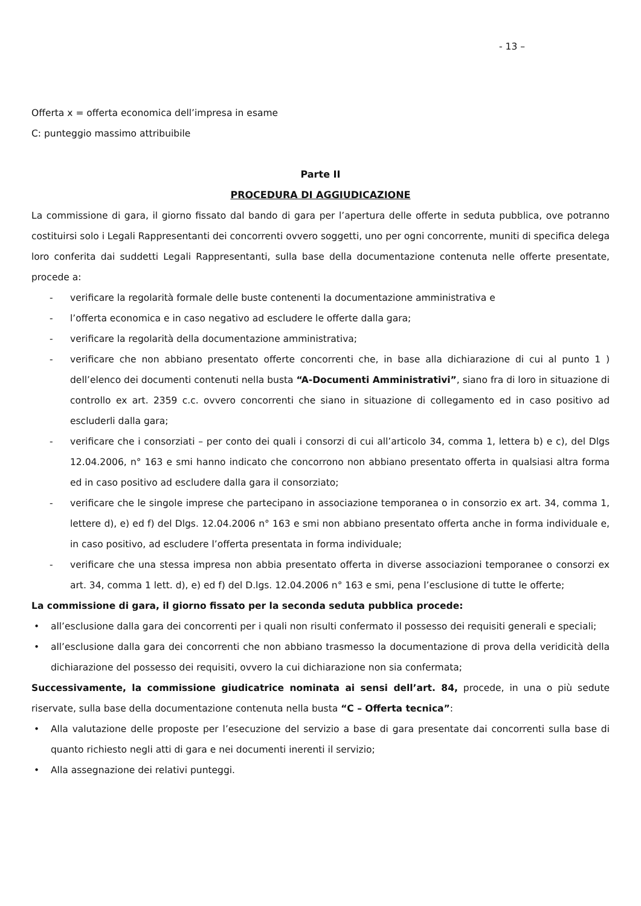- 13 –
Offerta x = offerta economica dell’impresa in esame
C: punteggio massimo attribuibile
Parte II
PROCEDURA DI AGGIUDICAZIONE
La commissione di gara, il giorno fissato dal bando di gara per l’apertura delle offerte in seduta pubblica, ove potranno costituirsi solo i Legali Rappresentanti dei concorrenti ovvero soggetti, uno per ogni concorrente, muniti di specifica delega loro conferita dai suddetti Legali Rappresentanti, sulla base della documentazione contenuta nelle offerte presentate, procede a:
- verificare la regolarità formale delle buste contenenti la documentazione amministrativa e
- l’offerta economica e in caso negativo ad escludere le offerte dalla gara;
- verificare la regolarità della documentazione amministrativa;
- verificare che non abbiano presentato offerte concorrenti che, in base alla dichiarazione di cui al punto 1 ) dell’elenco dei documenti contenuti nella busta “A-Documenti Amministrativi”, siano fra di loro in situazione di controllo ex art. 2359 c.c. ovvero concorrenti che siano in situazione di collegamento ed in caso positivo ad escluderli dalla gara;
- verificare che i consorziati – per conto dei quali i consorzi di cui all’articolo 34, comma 1, lettera b) e c), del Dlgs 12.04.2006, n° 163 e smi hanno indicato che concorrono non abbiano presentato offerta in qualsiasi altra forma ed in caso positivo ad escludere dalla gara il consorziato;
- verificare che le singole imprese che partecipano in associazione temporanea o in consorzio ex art. 34, comma 1, lettere d), e) ed f) del Dlgs. 12.04.2006 n° 163 e smi non abbiano presentato offerta anche in forma individuale e, in caso positivo, ad escludere l’offerta presentata in forma individuale;
- verificare che una stessa impresa non abbia presentato offerta in diverse associazioni temporanee o consorzi ex art. 34, comma 1 lett. d), e) ed f) del D.lgs. 12.04.2006 n° 163 e smi, pena l’esclusione di tutte le offerte;
La commissione di gara, il giorno fissato per la seconda seduta pubblica procede:
• all’esclusione dalla gara dei concorrenti per i quali non risulti confermato il possesso dei requisiti generali e speciali;
• all’esclusione dalla gara dei concorrenti che non abbiano trasmesso la documentazione di prova della veridicità della dichiarazione del possesso dei requisiti, ovvero la cui dichiarazione non sia confermata;
Successivamente, la commissione giudicatrice nominata ai sensi dell’art. 84, procede, in una o più sedute riservate, sulla base della documentazione contenuta nella busta “C – Offerta tecnica”:
• Alla valutazione delle proposte per l’esecuzione del servizio a base di gara presentate dai concorrenti sulla base di quanto richiesto negli atti di gara e nei documenti inerenti il servizio;
• Alla assegnazione dei relativi punteggi.